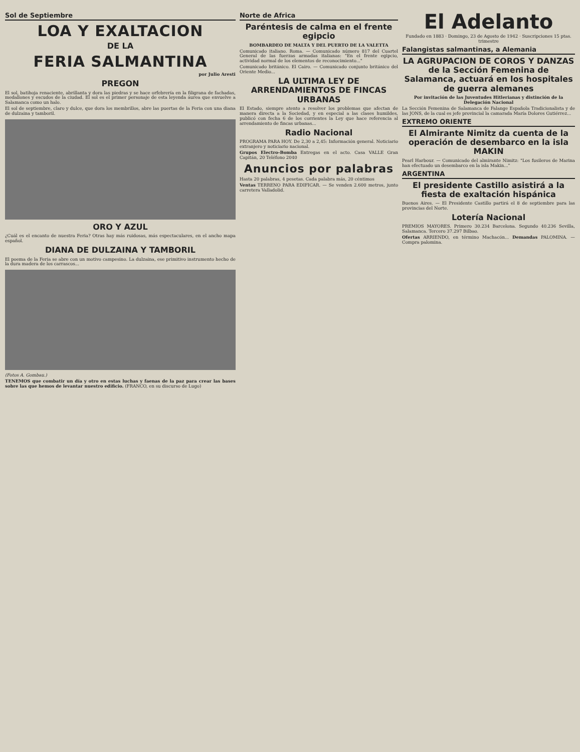Sol de Septiembre
LOA Y EXALTACION
DE LA
FERIA SALMANTINA
por Julio Aresti
PREGON
El sol, batihoja renaciente, abrillanta y dora las piedras y se hace orfebrería en la filigrana de fachadas, medallones y escudos de la ciudad. El sol es el primer personaje de esta leyenda áurea que envuelve a Salamanca como un halo.
El sol de septiembre, claro y dulce, que dora los membrillos, abre las puertas de la Feria con una diana de dulzaina y tamboril.
ORO Y AZUL
¿Cuál es el encanto de nuestra Feria? Otras hay más ruidosas, más espectaculares, en el ancho mapa español.
DIANA DE DULZAINA Y TAMBORIL
El poema de la Feria se abre con un motivo campesino. La dulzaina, ese primitivo instrumento hecho de la dura madera de los carrascos...
(Fotos A. Gombau.)
TENEMOS que combatir un día y otro en estas luchas y faenas de la paz para crear las bases sobre las que hemos de levantar nuestro edificio. (FRANCO, en su discurso de Lugo)
Norte de Africa
Paréntesis de calma en el frente egipcio
BOMBARDEO DE MALTA Y DEL PUERTO DE LA VALETTA
Comunicado italiano. Roma. — Comunicado número 817 del Cuartel General de las fuerzas armadas italianas: "En el frente egipcio, actividad normal de los elementos de reconocimiento..."
Comunicado británico. El Cairo. — Comunicado conjunto británico del Oriente Medio...
LA ULTIMA LEY DE ARRENDAMIENTOS DE FINCAS URBANAS
El Estado, siempre atento a resolver los problemas que afectan de manera directa a la Sociedad, y en especial a las clases humildes, publicó con fecha 6 de los corrientes la Ley que hace referencia al arrendamiento de fincas urbanas...
Radio Nacional
PROGRAMA PARA HOY. De 2,30 a 2,45: Información general. Noticiario extranjero y noticiario nacional.
Grupos Electro-Bomba Entregas en el acto. Casa VALLE Gran Capitán, 20 Teléfono 2040
Anuncios por palabras
Hasta 20 palabras, 4 pesetas. Cada palabra más, 20 céntimos
Ventas TERRENO PARA EDIFICAR. — Se venden 2.600 metros, junto carretera Valladolid.
El Adelanto
Fundado en 1883 · Domingo, 23 de Agosto de 1942 · Suscripciones 15 ptas. trimestre
Falangistas salmantinas, a Alemania
LA AGRUPACION DE COROS Y DANZAS de la Sección Femenina de Salamanca, actuará en los hospitales de guerra alemanes
Por invitación de las Juventudes Hitlerianas y distinción de la Delegación Nacional
La Sección Femenina de Salamanca de Falange Española Tradicionalista y de las JONS, de la cual es jefe provincial la camarada María Dolores Gutiérrez...
EXTREMO ORIENTE
El Almirante Nimitz da cuenta de la operación de desembarco en la isla MAKIN
Pearl Harbour. — Comunicado del almirante Nimitz: "Los fusileros de Marina han efectuado un desembarco en la isla Makin..."
ARGENTINA
El presidente Castillo asistirá a la fiesta de exaltación hispánica
Buenos Aires. — El Presidente Castillo partirá el 8 de septiembre para las provincias del Norte.
Lotería Nacional
PREMIOS MAYORES. Primero 30.234 Barcelona. Segundo 40.236 Sevilla, Salamanca. Tercero 37.297 Bilbao.
Ofertas ARRIENDO, en término Machacón... Demandas PALOMINA. — Compra palomina.